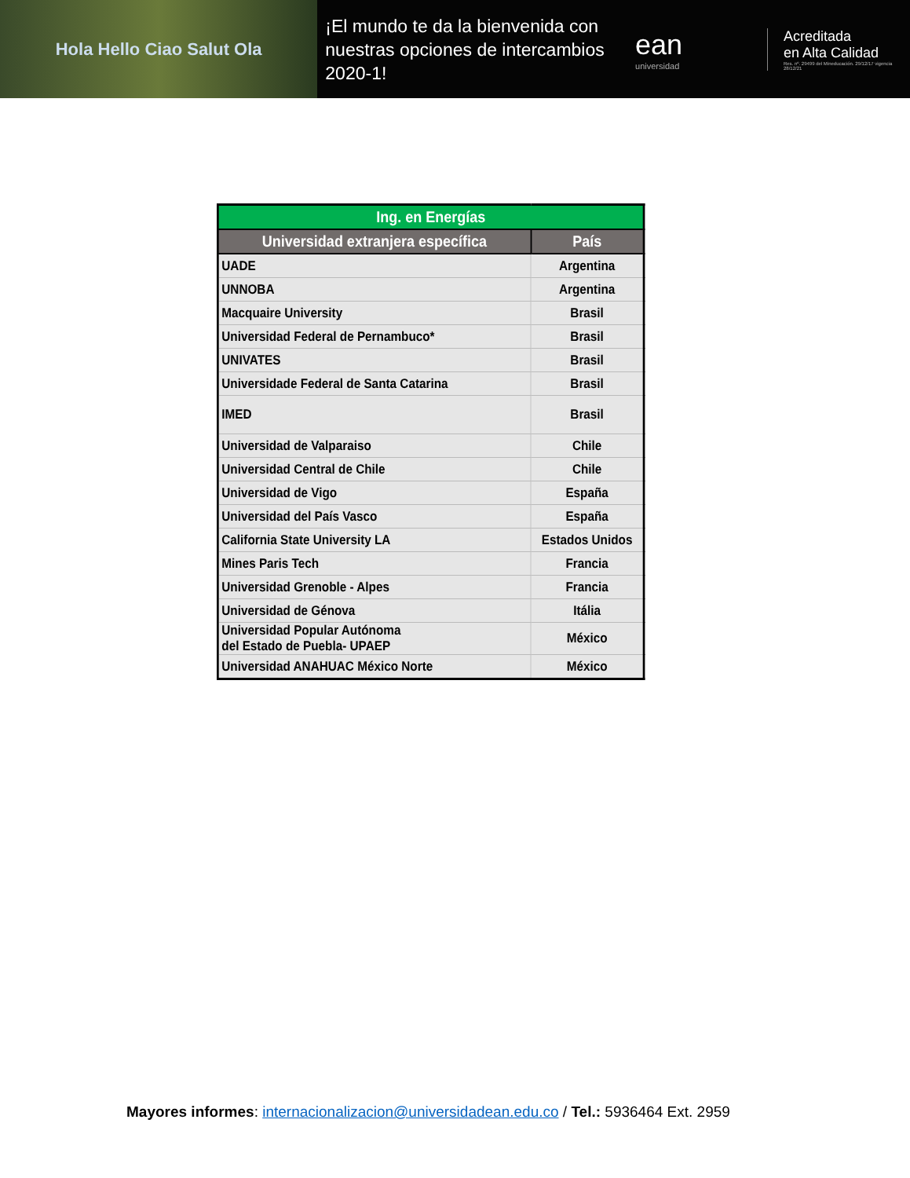Hola Hello Ciao Salut Ola
¡El mundo te da la bienvenida con nuestras opciones de intercambios 2020-1!
ean
universidad
Acreditada
en Alta Calidad
Res. nº. 29499 del Mineducación. 29/12/17 vigencia 28/12/21
| Ing. en Energías | |
| --- | --- |
| Universidad extranjera específica | País |
| UADE | Argentina |
| UNNOBA | Argentina |
| Macquaire University | Brasil |
| Universidad Federal de Pernambuco* | Brasil |
| UNIVATES | Brasil |
| Universidade Federal de Santa Catarina | Brasil |
| IMED | Brasil |
| Universidad de Valparaiso | Chile |
| Universidad Central de Chile | Chile |
| Universidad de Vigo | España |
| Universidad del País Vasco | España |
| California State University LA | Estados Unidos |
| Mines Paris Tech | Francia |
| Universidad Grenoble - Alpes | Francia |
| Universidad de Génova | Itália |
| Universidad Popular Autónoma del Estado de Puebla- UPAEP | México |
| Universidad ANAHUAC México Norte | México |
Mayores informes: internacionalizacion@universidadean.edu.co / Tel.: 5936464 Ext. 2959